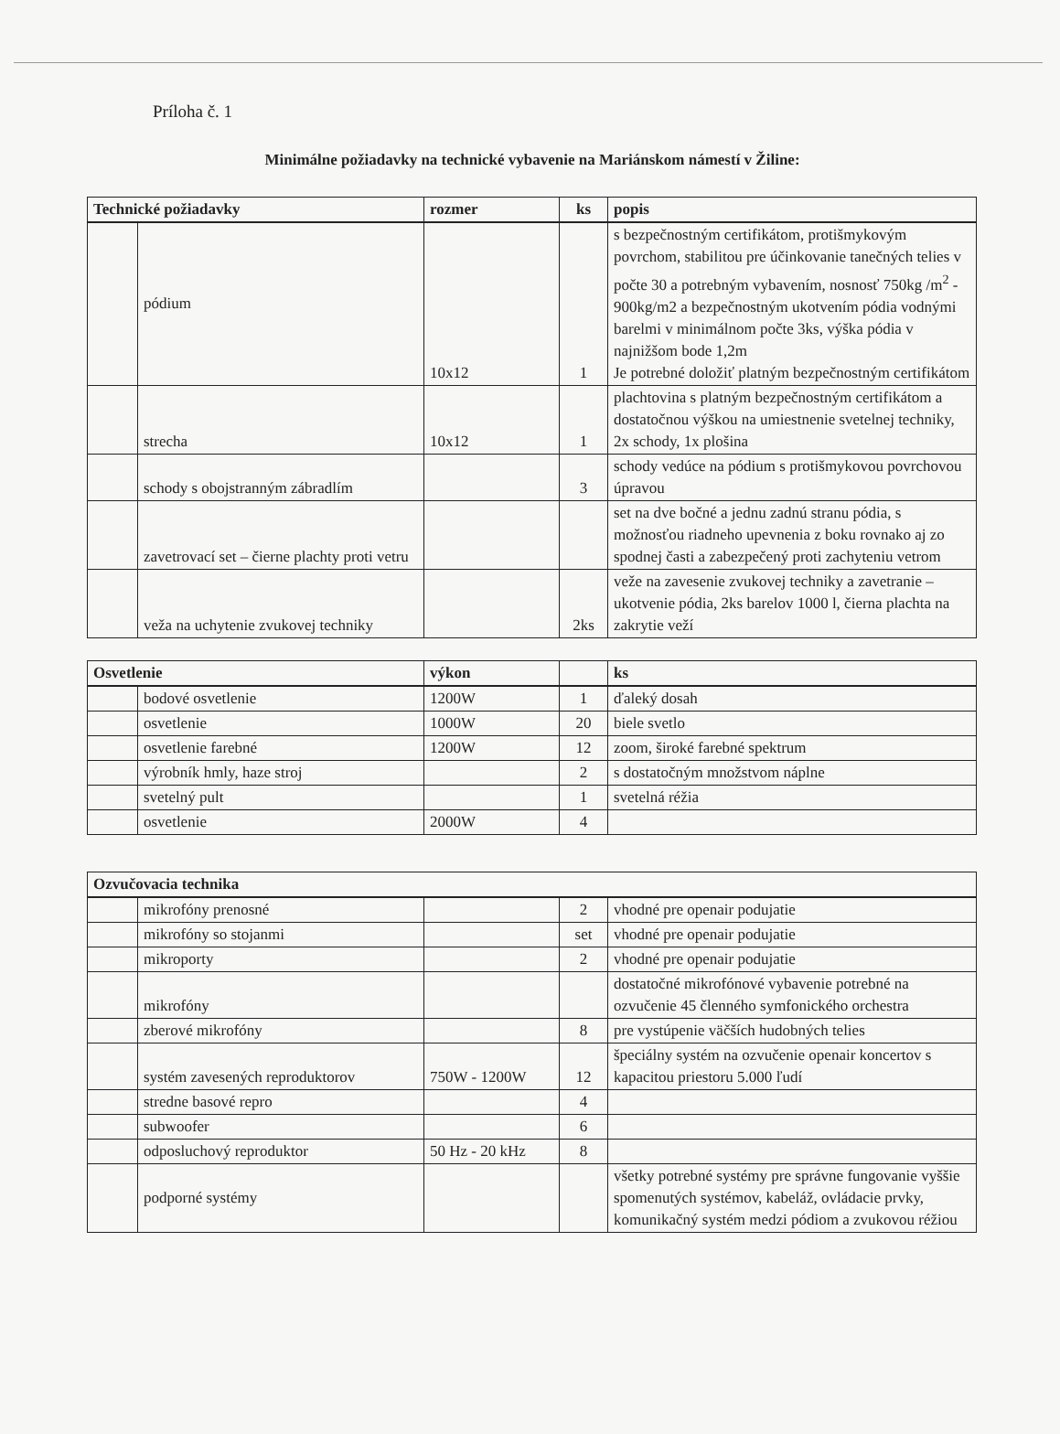Príloha č. 1
Minimálne požiadavky na technické vybavenie na Mariánskom námestí v Žiline:
| Technické požiadavky | | rozmer | ks | popis |
| --- | --- | --- | --- | --- |
| | pódium | 10x12 | 1 | s bezpečnostným certifikátom, protišmykovým povrchom, stabilitou pre účinkovanie tanečných telies v počte 30 a potrebným vybavením, nosnosť 750kg /m<sup>2</sup> - 900kg/m2 a bezpečnostným ukotvením pódia vodnými barelmi v minimálnom počte 3ks, výška pódia v najnižšom bode 1,2m Je potrebné doložiť platným bezpečnostným certifikátom |
| | strecha | 10x12 | 1 | plachtovina s platným bezpečnostným certifikátom a dostatočnou výškou na umiestnenie svetelnej techniky, 2x schody, 1x plošina |
| | schody s obojstranným zábradlím | | 3 | schody vedúce na pódium s protišmykovou povrchovou úpravou |
| | zavetrovací set – čierne plachty proti vetru | | | set na dve bočné a jednu zadnú stranu pódia, s možnosťou riadneho upevnenia z boku rovnako aj zo spodnej časti a zabezpečený proti zachyteniu vetrom |
| | veža na uchytenie zvukovej techniky | | 2ks | veže na zavesenie zvukovej techniky a zavetranie – ukotvenie pódia, 2ks barelov 1000 l, čierna plachta na zakrytie veží |
| Osvetlenie | | výkon | | ks |
| --- | --- | --- | --- | --- |
| | bodové osvetlenie | 1200W | 1 | ďaleký dosah |
| | osvetlenie | 1000W | 20 | biele svetlo |
| | osvetlenie farebné | 1200W | 12 | zoom, široké farebné spektrum |
| | výrobník hmly, haze stroj | | 2 | s dostatočným množstvom náplne |
| | svetelný pult | | 1 | svetelná réžia |
| | osvetlenie | 2000W | 4 | |
| Ozvučovacia technika | | | | |
| --- | --- | --- | --- | --- |
| | mikrofóny prenosné | | 2 | vhodné pre openair podujatie |
| | mikrofóny so stojanmi | | set | vhodné pre openair podujatie |
| | mikroporty | | 2 | vhodné pre openair podujatie |
| | mikrofóny | | | dostatočné mikrofónové vybavenie potrebné na ozvučenie 45 členného symfonického orchestra |
| | zberové mikrofóny | | 8 | pre vystúpenie väčších hudobných telies |
| | systém zavesených reproduktorov | 750W - 1200W | 12 | špeciálny systém na ozvučenie openair koncertov s kapacitou priestoru 5.000 ľudí |
| | stredne basové repro | | 4 | |
| | subwoofer | | 6 | |
| | odposluchový reproduktor | 50 Hz - 20 kHz | 8 | |
| | podporné systémy | | | všetky potrebné systémy pre správne fungovanie vyššie spomenutých systémov, kabeláž, ovládacie prvky, komunikačný systém medzi pódiom a zvukovou réžiou |